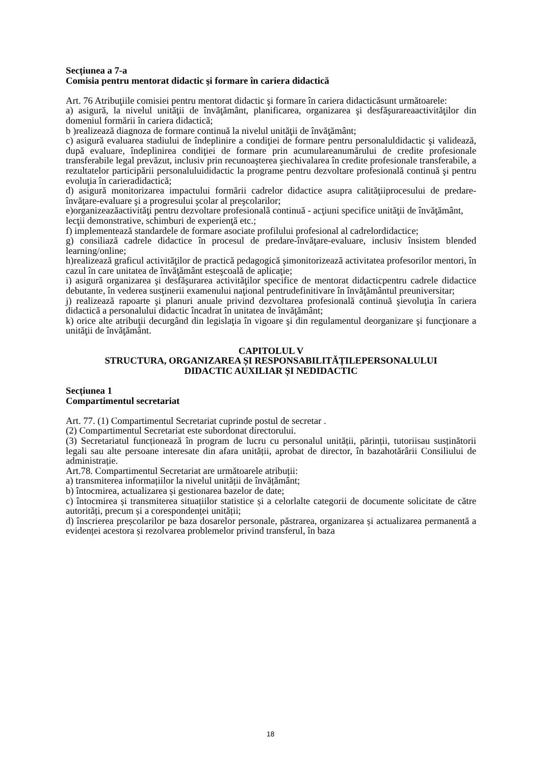Secțiunea a 7-a
Comisia pentru mentorat didactic şi formare în cariera didactică
Art. 76 Atribuţiile comisiei pentru mentorat didactic şi formare în cariera didacticăsunt următoarele:
a) asigură, la nivelul unităţii de învăţământ, planificarea, organizarea şi desfăşurareaactivităţilor din domeniul formării în cariera didactică;
b )realizează diagnoza de formare continuă la nivelul unităţii de învăţământ;
c) asigură evaluarea stadiului de îndeplinire a condiţiei de formare pentru personaluldidactic şi validează, după evaluare, îndeplinirea condiţiei de formare prin acumulareanumărului de credite profesionale transferabile legal prevăzut, inclusiv prin recunoaşterea şiechivalarea în credite profesionale transferabile, a rezultatelor participării personaluluididactic la programe pentru dezvoltare profesională continuă şi pentru evoluţia în carieradidactică;
d) asigură monitorizarea impactului formării cadrelor didactice asupra calităţiiprocesului de predare-învăţare-evaluare şi a progresului şcolar al preşcolarilor;
e)organizeazăactivităţi pentru dezvoltare profesională continuă - acţiuni specifice unităţii de învăţământ,
lecţii demonstrative, schimburi de experienţă etc.;
f) implementează standardele de formare asociate profilului profesional al cadrelordidactice;
g) consiliază cadrele didactice în procesul de predare-învăţare-evaluare, inclusiv însistem blended learning/online;
h)realizează graficul activităţilor de practică pedagogică şimonitorizează activitatea profesorilor mentori, în cazul în care unitatea de învăţământ esteşcoală de aplicaţie;
i) asigură organizarea şi desfăşurarea activităţilor specifice de mentorat didacticpentru cadrele didactice debutante, în vederea susţinerii examenului naţional pentrudefinitivare în învăţământul preuniversitar;
j) realizează rapoarte şi planuri anuale privind dezvoltarea profesională continuă şievoluţia în cariera didactică a personalului didactic încadrat în unitatea de învăţământ;
k) orice alte atribuţii decurgând din legislaţia în vigoare şi din regulamentul deorganizare şi funcţionare a unităţii de învăţământ.
CAPITOLUL V
STRUCTURA, ORGANIZAREA ȘI RESPONSABILITĂȚILEPERSONALULUI
DIDACTIC AUXILIAR ȘI NEDIDACTIC
Secțiunea 1
Compartimentul secretariat
Art. 77. (1) Compartimentul Secretariat cuprinde postul de secretar .
(2) Compartimentul Secretariat este subordonat directorului.
(3) Secretariatul funcționează în program de lucru cu personalul unității, părinții, tutoriisau susținătorii legali sau alte persoane interesate din afara unității, aprobat de director, în bazahotărârii Consiliului de administrație.
Art.78. Compartimentul Secretariat are următoarele atribuții:
a) transmiterea informațiilor la nivelul unității de învățământ;
b) întocmirea, actualizarea și gestionarea bazelor de date;
c) întocmirea și transmiterea situațiilor statistice și a celorlalte categorii de documente solicitate de către autorități, precum și a corespondenței unității;
d) înscrierea preșcolarilor pe baza dosarelor personale, păstrarea, organizarea și actualizarea permanentă a evidenței acestora și rezolvarea problemelor privind transferul, în baza
18